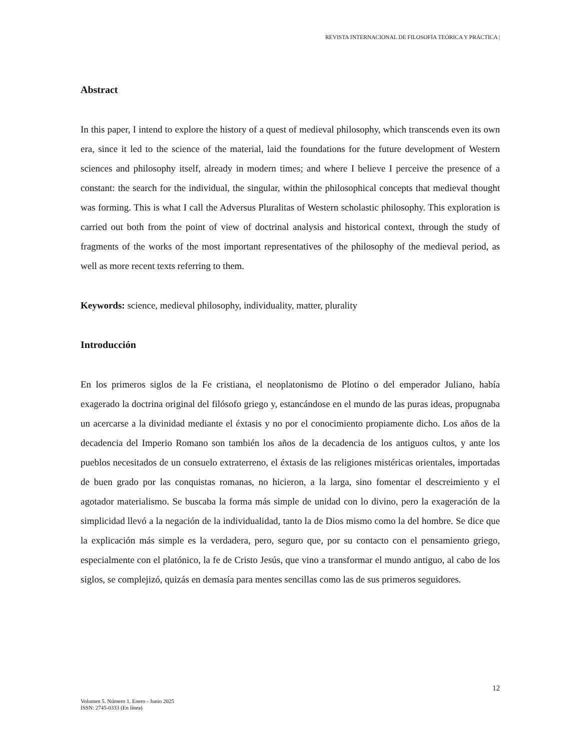REVISTA INTERNACIONAL DE FILOSOFÍA TEÓRICA Y PRÁCTICA |
Abstract
In this paper, I intend to explore the history of a quest of medieval philosophy, which transcends even its own era, since it led to the science of the material, laid the foundations for the future development of Western sciences and philosophy itself, already in modern times; and where I believe I perceive the presence of a constant: the search for the individual, the singular, within the philosophical concepts that medieval thought was forming. This is what I call the Adversus Pluralitas of Western scholastic philosophy. This exploration is carried out both from the point of view of doctrinal analysis and historical context, through the study of fragments of the works of the most important representatives of the philosophy of the medieval period, as well as more recent texts referring to them.
Keywords: science, medieval philosophy, individuality, matter, plurality
Introducción
En los primeros siglos de la Fe cristiana, el neoplatonismo de Plotino o del emperador Juliano, había exagerado la doctrina original del filósofo griego y, estancándose en el mundo de las puras ideas, propugnaba un acercarse a la divinidad mediante el éxtasis y no por el conocimiento propiamente dicho. Los años de la decadencia del Imperio Romano son también los años de la decadencia de los antiguos cultos, y ante los pueblos necesitados de un consuelo extraterreno, el éxtasis de las religiones mistéricas orientales, importadas de buen grado por las conquistas romanas, no hicieron, a la larga, sino fomentar el descreimiento y el agotador materialismo. Se buscaba la forma más simple de unidad con lo divino, pero la exageración de la simplicidad llevó a la negación de la individualidad, tanto la de Dios mismo como la del hombre. Se dice que la explicación más simple es la verdadera, pero, seguro que, por su contacto con el pensamiento griego, especialmente con el platónico, la fe de Cristo Jesús, que vino a transformar el mundo antiguo, al cabo de los siglos, se complejizó, quizás en demasía para mentes sencillas como las de sus primeros seguidores.
12
Volumen 5. Número 1. Enero - Junio 2025
ISSN: 2745-0333 (En línea)